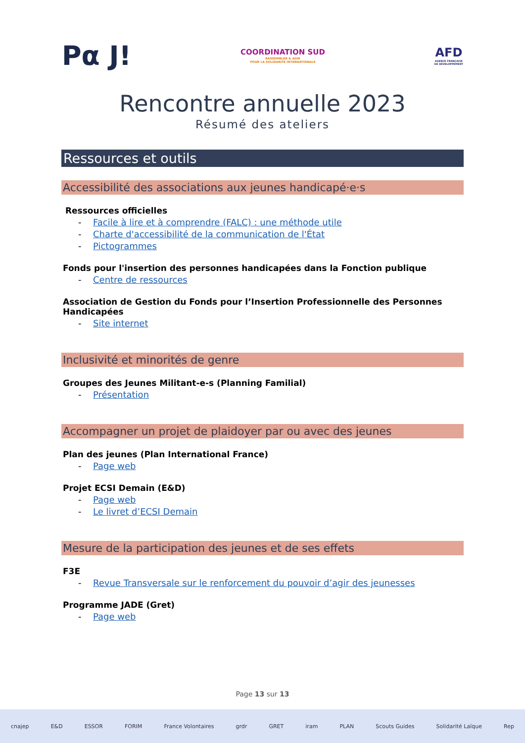Pα J!
COORDINATION SUD
RASSEMBLER & AGIR
POUR LA SOLIDARITÉ INTERNATIONALE
AFD
AGENCE FRANÇAISE
DE DÉVELOPPEMENT
Rencontre annuelle 2023
Résumé des ateliers
Ressources et outils
Accessibilité des associations aux jeunes handicapé·e·s
Ressources officielles
- Facile à lire et à comprendre (FALC) : une méthode utile
- Charte d'accessibilité de la communication de l'État
- Pictogrammes
Fonds pour l'insertion des personnes handicapées dans la Fonction publique
- Centre de ressources
Association de Gestion du Fonds pour l’Insertion Professionnelle des Personnes Handicapées
- Site internet
Inclusivité et minorités de genre
Groupes des Jeunes Militant-e-s (Planning Familial)
- Présentation
Accompagner un projet de plaidoyer par ou avec des jeunes
Plan des jeunes (Plan International France)
- Page web
Projet ECSI Demain (E&D)
- Page web
- Le livret d’ECSI Demain
Mesure de la participation des jeunes et de ses effets
F3E
- Revue Transversale sur le renforcement du pouvoir d’agir des jeunesses
Programme JADE (Gret)
- Page web
Page 13 sur 13
cnajep E&D ESSOR FORIM France Volontaires grdr GRET iram PLAN Scouts Guides Solidarité Laïque Rep